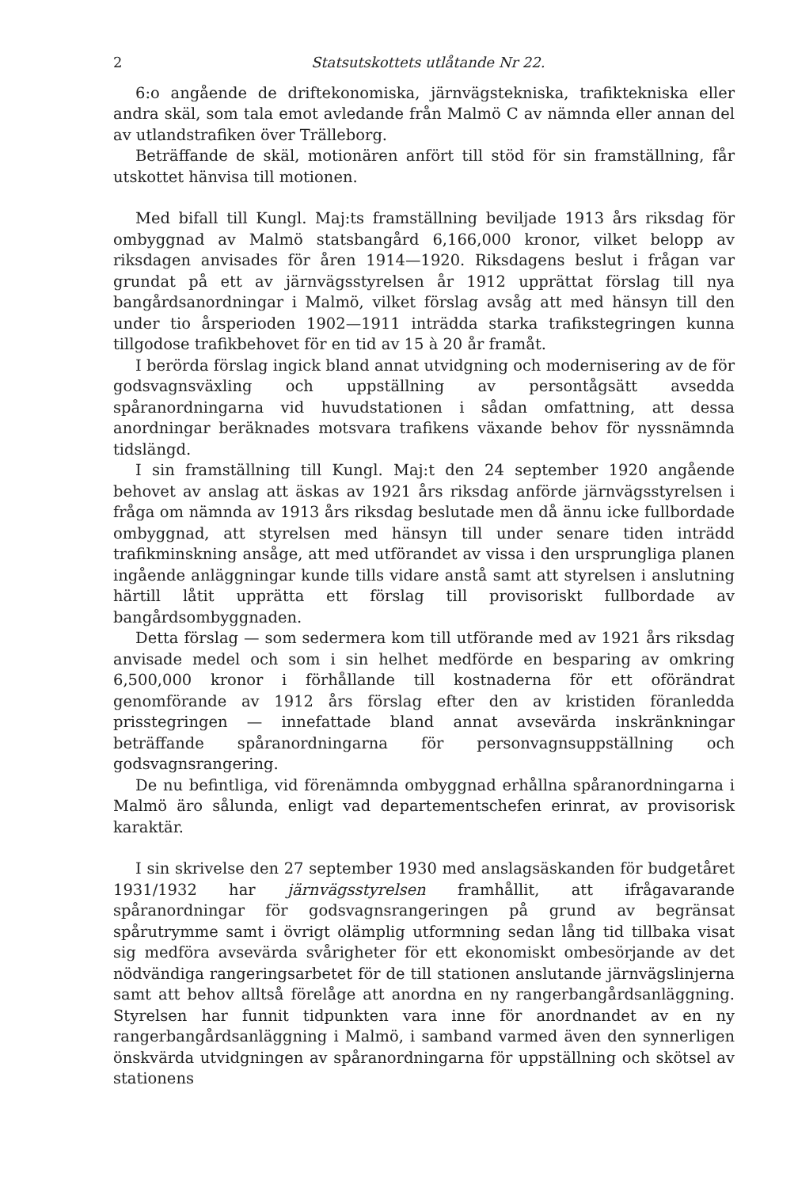2 Statsutskottets utlåtande Nr 22.
6:o angående de driftekonomiska, järnvägstekniska, trafiktekniska eller andra skäl, som tala emot avledande från Malmö C av nämnda eller annan del av utlandstrafiken över Trälleborg.
Beträffande de skäl, motionären anfört till stöd för sin framställning, får utskottet hänvisa till motionen.
Med bifall till Kungl. Maj:ts framställning beviljade 1913 års riksdag för ombyggnad av Malmö statsbangård 6,166,000 kronor, vilket belopp av riksdagen anvisades för åren 1914—1920. Riksdagens beslut i frågan var grundat på ett av järnvägsstyrelsen år 1912 upprättat förslag till nya bangårdsanordningar i Malmö, vilket förslag avsåg att med hänsyn till den under tio årsperioden 1902—1911 inträdda starka trafikstegringen kunna tillgodose trafikbehovet för en tid av 15 à 20 år framåt.
I berörda förslag ingick bland annat utvidgning och modernisering av de för godsvagnsväxling och uppställning av persontågsätt avsedda spåranordningarna vid huvudstationen i sådan omfattning, att dessa anordningar beräknades motsvara trafikens växande behov för nyssnämnda tidslängd.
I sin framställning till Kungl. Maj:t den 24 september 1920 angående behovet av anslag att äskas av 1921 års riksdag anförde järnvägsstyrelsen i fråga om nämnda av 1913 års riksdag beslutade men då ännu icke fullbordade ombyggnad, att styrelsen med hänsyn till under senare tiden inträdd trafikminskning ansåge, att med utförandet av vissa i den ursprungliga planen ingående anläggningar kunde tills vidare anstå samt att styrelsen i anslutning härtill låtit upprätta ett förslag till provisoriskt fullbordade av bangårdsombyggnaden.
Detta förslag — som sedermera kom till utförande med av 1921 års riksdag anvisade medel och som i sin helhet medförde en besparing av omkring 6,500,000 kronor i förhållande till kostnaderna för ett oförändrat genomförande av 1912 års förslag efter den av kristiden föranledda prisstegringen — innefattade bland annat avsevärda inskränkningar beträffande spåranordningarna för personvagnsuppställning och godsvagnsrangering.
De nu befintliga, vid förenämnda ombyggnad erhållna spåranordningarna i Malmö äro sålunda, enligt vad departementschefen erinrat, av provisorisk karaktär.
I sin skrivelse den 27 september 1930 med anslagsäskanden för budgetåret 1931/1932 har järnvägsstyrelsen framhållit, att ifrågavarande spåranordningar för godsvagnsrangeringen på grund av begränsat spårutrymme samt i övrigt olämplig utformning sedan lång tid tillbaka visat sig medföra avsevärda svårigheter för ett ekonomiskt ombesörjande av det nödvändiga rangeringsarbetet för de till stationen anslutande järnvägslinjerna samt att behov alltså förelåge att anordna en ny rangerbangårdsanläggning. Styrelsen har funnit tidpunkten vara inne för anordnandet av en ny rangerbangårdsanläggning i Malmö, i samband varmed även den synnerligen önskvärda utvidgningen av spåranordningarna för uppställning och skötsel av stationens